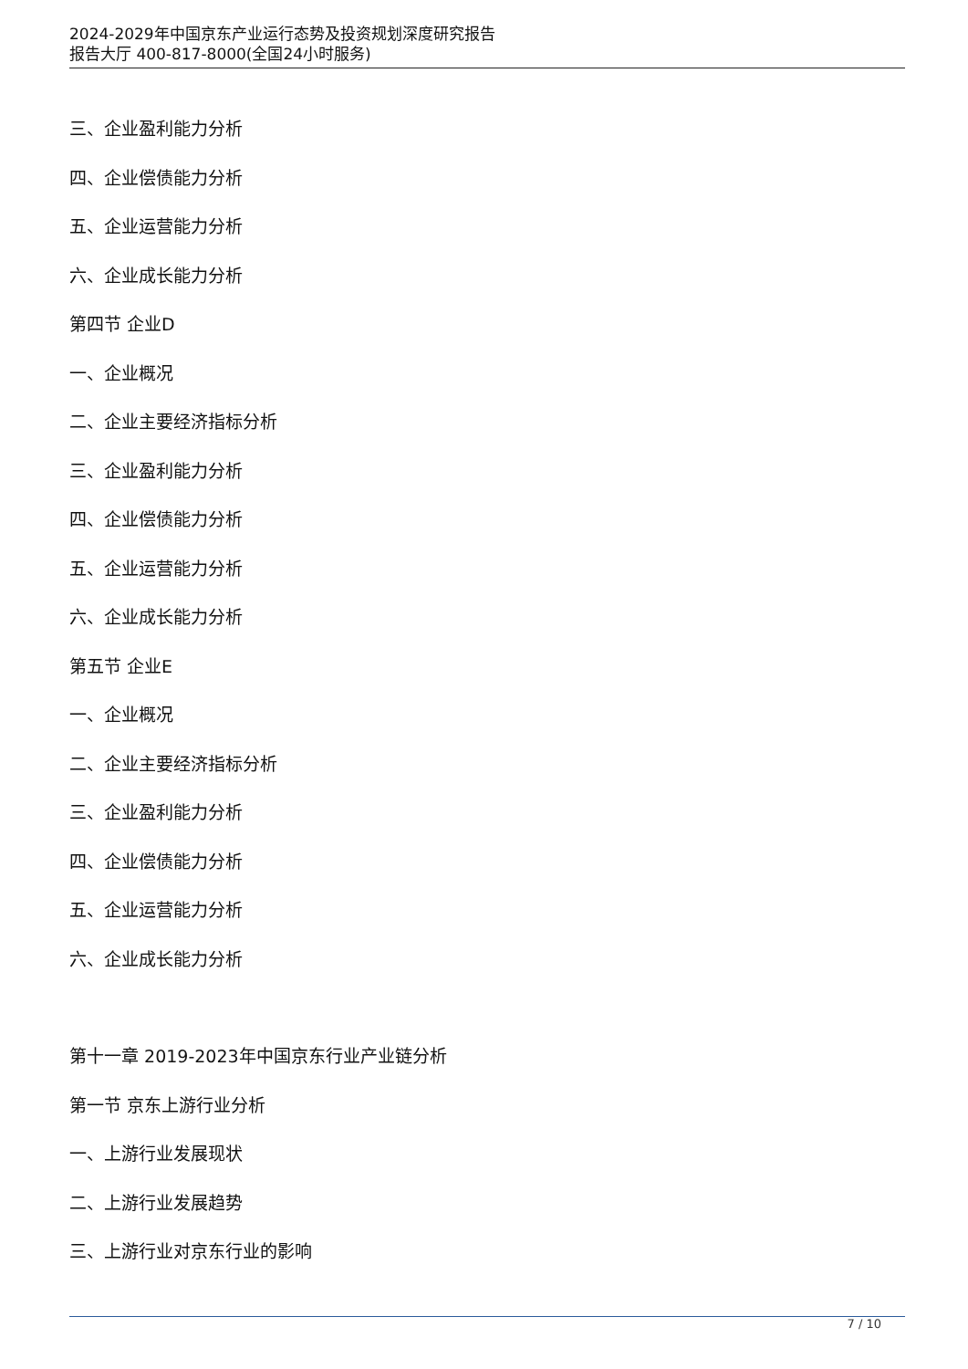2024-2029年中国京东产业运行态势及投资规划深度研究报告
报告大厅 400-817-8000(全国24小时服务)
三、企业盈利能力分析
四、企业偿债能力分析
五、企业运营能力分析
六、企业成长能力分析
第四节 企业D
一、企业概况
二、企业主要经济指标分析
三、企业盈利能力分析
四、企业偿债能力分析
五、企业运营能力分析
六、企业成长能力分析
第五节 企业E
一、企业概况
二、企业主要经济指标分析
三、企业盈利能力分析
四、企业偿债能力分析
五、企业运营能力分析
六、企业成长能力分析
第十一章 2019-2023年中国京东行业产业链分析
第一节 京东上游行业分析
一、上游行业发展现状
二、上游行业发展趋势
三、上游行业对京东行业的影响
7 / 10